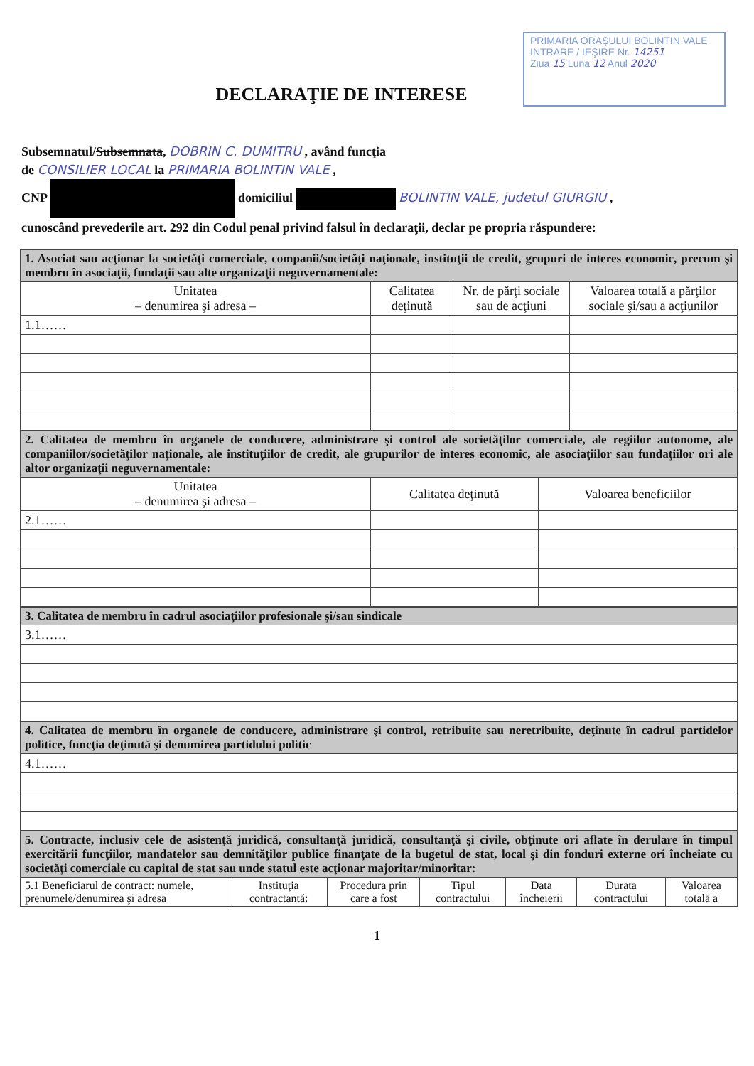PRIMARIA ORAŞULUI BOLINTIN VALE
INTRARE / IEŞIRE Nr. 14251
Ziua 15 Luna 12 Anul 2020
DECLARAŢIE DE INTERESE
Subsemnatul/Subsemnata, DOBRIN C. DUMITRU , având funcţia
de CONSILIER LOCAL la PRIMARIA BOLINTIN VALE ,
CNP domiciliul BOLINTIN VALE, judetul GIURGIU ,
cunoscând prevederile art. 292 din Codul penal privind falsul în declaraţii, declar pe propria răspundere:
| 1. Asociat sau acţionar la societăţi comerciale, companii/societăţi naţionale, instituţii de credit, grupuri de interes economic, precum şi membru în asociaţii, fundaţii sau alte organizaţii neguvernamentale: | | | |
| Unitatea – denumirea şi adresa – | Calitatea deţinută | Nr. de părţi sociale sau de acţiuni | Valoarea totală a părţilor sociale şi/sau a acţiunilor |
| 1.1…… | | | |
| 2. Calitatea de membru în organele de conducere, administrare şi control ale societăţilor comerciale, ale regiilor autonome, ale companiilor/societăţilor naţionale, ale instituţiilor de credit, ale grupurilor de interes economic, ale asociaţiilor sau fundaţiilor ori ale altor organizaţii neguvernamentale: | | |
| Unitatea – denumirea şi adresa – | Calitatea deţinută | Valoarea beneficiilor |
| 2.1…… | | |
| 3. Calitatea de membru în cadrul asociaţiilor profesionale şi/sau sindicale |
| 3.1…… |
| 4. Calitatea de membru în organele de conducere, administrare şi control, retribuite sau neretribuite, deţinute în cadrul partidelor politice, funcţia deţinută şi denumirea partidului politic |
| 4.1…… |
| 5. Contracte, inclusiv cele de asistenţă juridică, consultanţă juridică, consultanţă şi civile, obţinute ori aflate în derulare în timpul exercitării funcţiilor, mandatelor sau demnităţilor publice finanţate de la bugetul de stat, local şi din fonduri externe ori încheiate cu societăţi comerciale cu capital de stat sau unde statul este acţionar majoritar/minoritar: | | | | | | |
| 5.1 Beneficiarul de contract: numele, prenumele/denumirea şi adresa | Instituţia contractantă: | Procedura prin care a fost | Tipul contractului | Data încheierii | Durata contractului | Valoarea totală a |
1